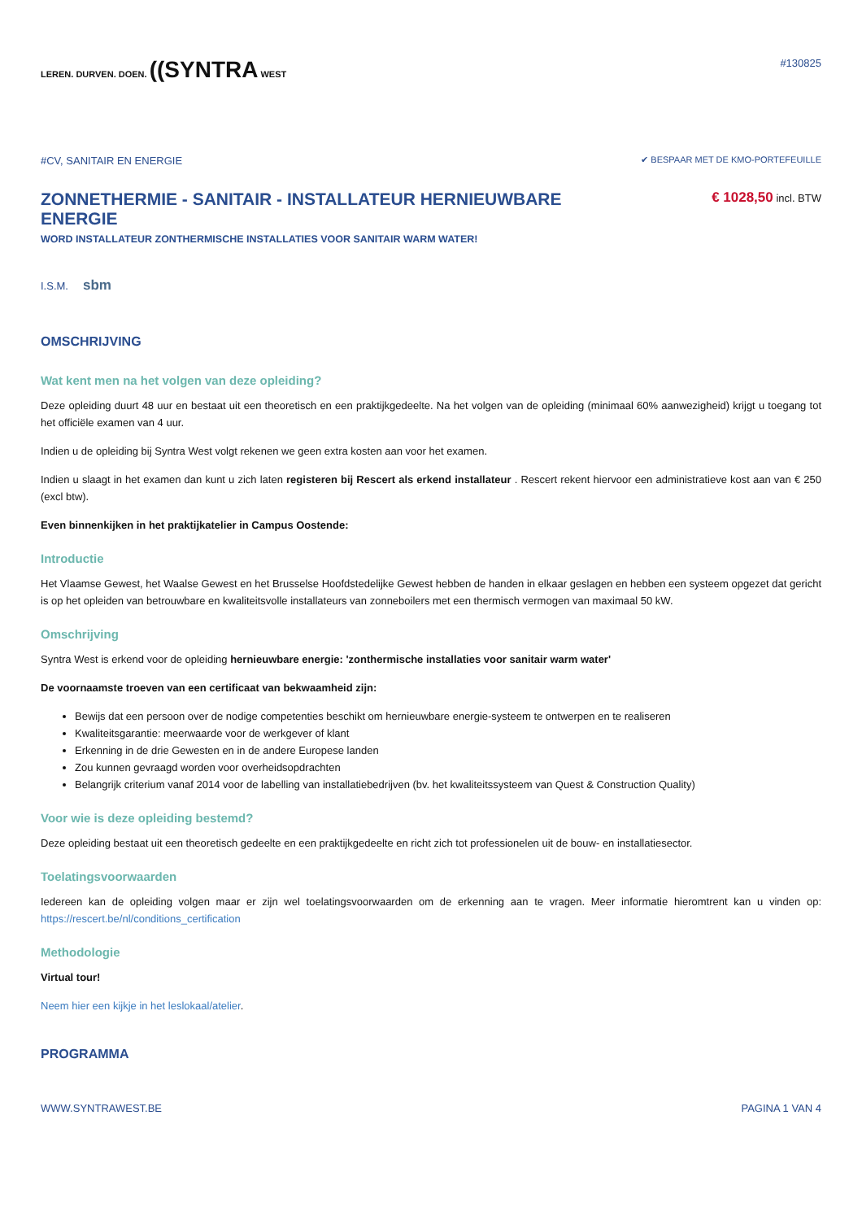LEREN. DURVEN. DOEN. ((SYNTRA WEST
#130825
#CV, SANITAIR EN ENERGIE
✔ BESPAAR MET DE KMO-PORTEFEUILLE
ZONNETHERMIE - SANITAIR - INSTALLATEUR HERNIEUWBARE ENERGIE
€ 1028,50 incl. BTW
WORD INSTALLATEUR ZONTHERMISCHE INSTALLATIES VOOR SANITAIR WARM WATER!
I.S.M. sbm
OMSCHRIJVING
Wat kent men na het volgen van deze opleiding?
Deze opleiding duurt 48 uur en bestaat uit een theoretisch en een praktijkgedeelte. Na het volgen van de opleiding (minimaal 60% aanwezigheid) krijgt u toegang tot het officiële examen van 4 uur.
Indien u de opleiding bij Syntra West volgt rekenen we geen extra kosten aan voor het examen.
Indien u slaagt in het examen dan kunt u zich laten registeren bij Rescert als erkend installateur . Rescert rekent hiervoor een administratieve kost aan van € 250 (excl btw).
Even binnenkijken in het praktijkatelier in Campus Oostende:
Introductie
Het Vlaamse Gewest, het Waalse Gewest en het Brusselse Hoofdstedelijke Gewest hebben de handen in elkaar geslagen en hebben een systeem opgezet dat gericht is op het opleiden van betrouwbare en kwaliteitsvolle installateurs van zonneboilers met een thermisch vermogen van maximaal 50 kW.
Omschrijving
Syntra West is erkend voor de opleiding hernieuwbare energie: 'zonthermische installaties voor sanitair warm water'
De voornaamste troeven van een certificaat van bekwaamheid zijn:
Bewijs dat een persoon over de nodige competenties beschikt om hernieuwbare energie-systeem te ontwerpen en te realiseren
Kwaliteitsgarantie: meerwaarde voor de werkgever of klant
Erkenning in de drie Gewesten en in de andere Europese landen
Zou kunnen gevraagd worden voor overheidsopdrachten
Belangrijk criterium vanaf 2014 voor de labelling van installatiebedrijven (bv. het kwaliteitssysteem van Quest & Construction Quality)
Voor wie is deze opleiding bestemd?
Deze opleiding bestaat uit een theoretisch gedeelte en een praktijkgedeelte en richt zich tot professionelen uit de bouw- en installatiesector.
Toelatingsvoorwaarden
Iedereen kan de opleiding volgen maar er zijn wel toelatingsvoorwaarden om de erkenning aan te vragen. Meer informatie hieromtrent kan u vinden op: https://rescert.be/nl/conditions_certification
Methodologie
Virtual tour!
Neem hier een kijkje in het leslokaal/atelier.
PROGRAMMA
WWW.SYNTRAWEST.BE PAGINA 1 VAN 4